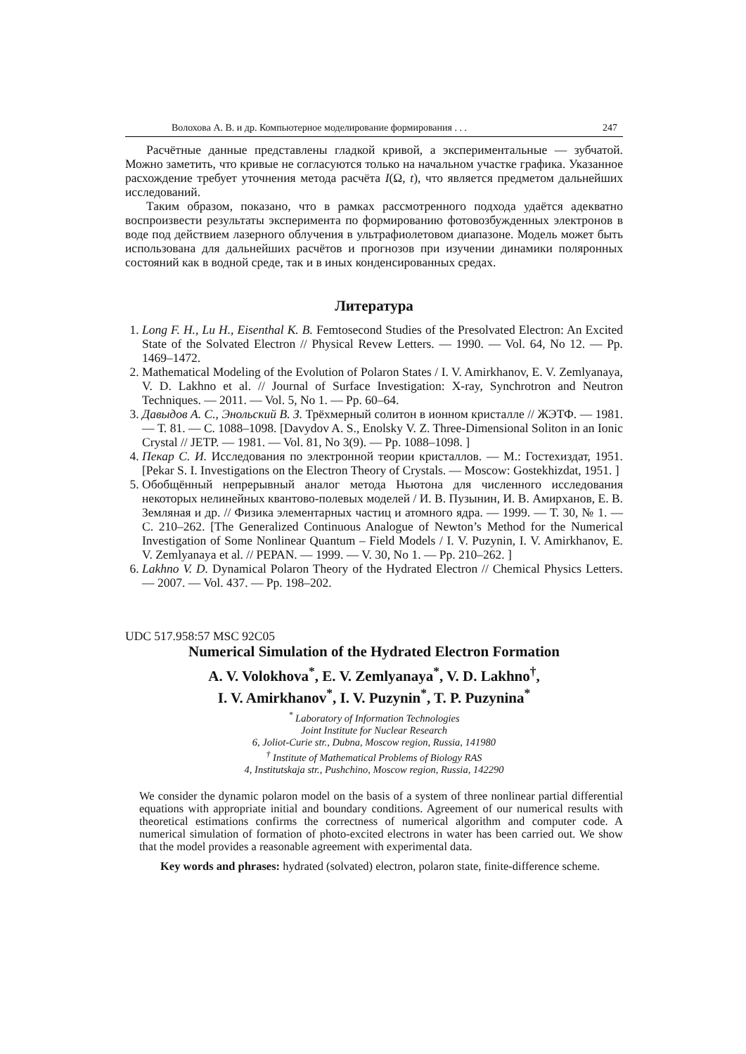Волохова А. В. и др. Компьютерное моделирование формирования . . . 247
Расчётные данные представлены гладкой кривой, а экспериментальные — зубчатой. Можно заметить, что кривые не согласуются только на начальном участке графика. Указанное расхождение требует уточнения метода расчёта I(Ω, t), что является предметом дальнейших исследований.
Таким образом, показано, что в рамках рассмотренного подхода удаётся адекватно воспроизвести результаты эксперимента по формированию фотовозбужденных электронов в воде под действием лазерного облучения в ультрафиолетовом диапазоне. Модель может быть использована для дальнейших расчётов и прогнозов при изучении динамики поляронных состояний как в водной среде, так и в иных конденсированных средах.
Литература
1. Long F. H., Lu H., Eisenthal K. B. Femtosecond Studies of the Presolvated Electron: An Excited State of the Solvated Electron // Physical Revew Letters. — 1990. — Vol. 64, No 12. — Pp. 1469–1472.
2. Mathematical Modeling of the Evolution of Polaron States / I. V. Amirkhanov, E. V. Zemlyanaya, V. D. Lakhno et al. // Journal of Surface Investigation: X-ray, Synchrotron and Neutron Techniques. — 2011. — Vol. 5, No 1. — Pp. 60–64.
3. Давыдов А. С., Энольский В. З. Трёхмерный солитон в ионном кристалле // ЖЭТФ. — 1981. — Т. 81. — С. 1088–1098. [Davydov A. S., Enolsky V. Z. Three-Dimensional Soliton in an Ionic Crystal // JETP. — 1981. — Vol. 81, No 3(9). — Pp. 1088–1098. ]
4. Пекар С. И. Исследования по электронной теории кристаллов. — М.: Гостехиздат, 1951. [Pekar S. I. Investigations on the Electron Theory of Crystals. — Moscow: Gostekhizdat, 1951. ]
5. Обобщённый непрерывный аналог метода Ньютона для численного исследования некоторых нелинейных квантово-полевых моделей / И. В. Пузынин, И. В. Амирханов, Е. В. Земляная и др. // Физика элементарных частиц и атомного ядра. — 1999. — Т. 30, № 1. — С. 210–262. [The Generalized Continuous Analogue of Newton’s Method for the Numerical Investigation of Some Nonlinear Quantum – Field Models / I. V. Puzynin, I. V. Amirkhanov, E. V. Zemlyanaya et al. // PEPAN. — 1999. — V. 30, No 1. — Pp. 210–262. ]
6. Lakhno V. D. Dynamical Polaron Theory of the Hydrated Electron // Chemical Physics Letters. — 2007. — Vol. 437. — Pp. 198–202.
UDC 517.958:57 MSC 92C05
Numerical Simulation of the Hydrated Electron Formation
A. V. Volokhova<sup>*</sup>, E. V. Zemlyanaya<sup>*</sup>, V. D. Lakhno<sup>†</sup>,
I. V. Amirkhanov<sup>*</sup>, I. V. Puzynin<sup>*</sup>, T. P. Puzynina<sup>*</sup>
<sup>*</sup> Laboratory of Information Technologies
Joint Institute for Nuclear Research
6, Joliot-Curie str., Dubna, Moscow region, Russia, 141980
<sup>†</sup> Institute of Mathematical Problems of Biology RAS
4, Institutskaja str., Pushchino, Moscow region, Russia, 142290
We consider the dynamic polaron model on the basis of a system of three nonlinear partial differential equations with appropriate initial and boundary conditions. Agreement of our numerical results with theoretical estimations confirms the correctness of numerical algorithm and computer code. A numerical simulation of formation of photo-excited electrons in water has been carried out. We show that the model provides a reasonable agreement with experimental data.
Key words and phrases: hydrated (solvated) electron, polaron state, finite-difference scheme.